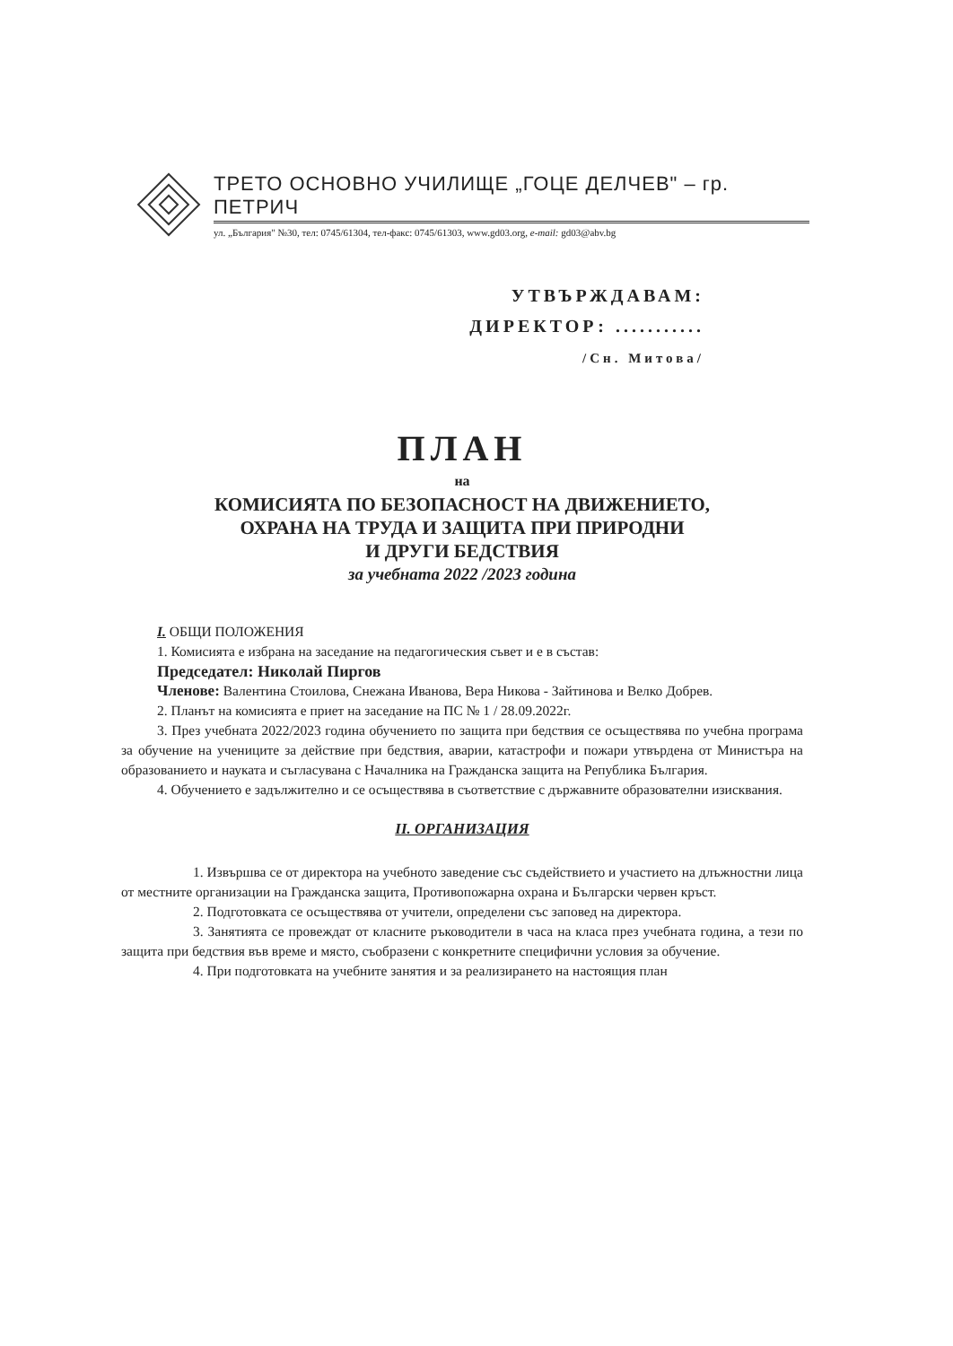ТРЕТО ОСНОВНО УЧИЛИЩЕ „ГОЦЕ ДЕЛЧЕВ" – гр. ПЕТРИЧ
ул. „България" №30, тел: 0745/61304, тел-факс: 0745/61303, www.gd03.org, e-mail: gd03@abv.bg
УТВЪРЖДАВАМ:
ДИРЕКТОР: ...........
/Сн. Митова/
ПЛАН
на
КОМИСИЯТА ПО БЕЗОПАСНОСТ НА ДВИЖЕНИЕТО,
ОХРАНА НА ТРУДА И ЗАЩИТА ПРИ ПРИРОДНИ
И ДРУГИ БЕДСТВИЯ
за учебната 2022 /2023 година
I. ОБЩИ ПОЛОЖЕНИЯ
1. Комисията е избрана на заседание на педагогическия съвет и е в състав:
Председател: Николай Пиргов
Членове: Валентина Стоилова, Снежана Иванова, Вера Никова - Зайтинова и Велко Добрев.
2. Планът на комисията е приет на заседание на ПС № 1 / 28.09.2022г.
3. През учебната 2022/2023 година обучението по защита при бедствия се осъществява по учебна програма за обучение на учениците за действие при бедствия, аварии, катастрофи и пожари утвърдена от Министъра на образованието и науката и съгласувана с Началника на Гражданска защита на Република България.
4. Обучението е задължително и се осъществява в съответствие с държавните образователни изисквания.
II. ОРГАНИЗАЦИЯ
1. Извършва се от директора на учебното заведение със съдействието и участието на длъжностни лица от местните организации на Гражданска защита, Противопожарна охрана и Български червен кръст.
2. Подготовката се осъществява от учители, определени със заповед на директора.
3. Занятията се провеждат от класните ръководители в часа на класа през учебната година, а тези по защита при бедствия във време и място, съобразени с конкретните специфични условия за обучение.
4. При подготовката на учебните занятия и за реализирането на настоящия план